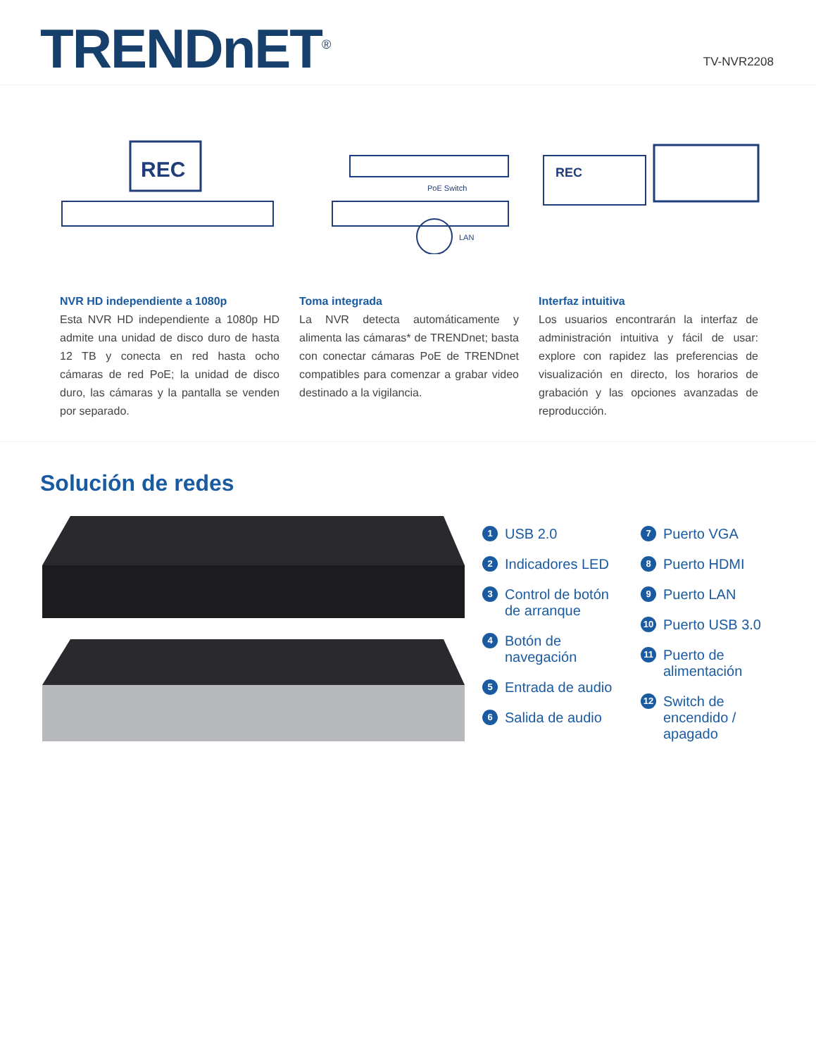TRENDnET<sup>®</sup>
TV-NVR2208
REC
PoE Switch
LAN
REC
NVR HD independiente a 1080p
Esta NVR HD independiente a 1080p HD admite una unidad de disco duro de hasta 12 TB y conecta en red hasta ocho cámaras de red PoE; la unidad de disco duro, las cámaras y la pantalla se venden por separado.
Toma integrada
La NVR detecta automáticamente y alimenta las cámaras* de TRENDnet; basta con conectar cámaras PoE de TRENDnet compatibles para comenzar a grabar video destinado a la vigilancia.
Interfaz intuitiva
Los usuarios encontrarán la interfaz de administración intuitiva y fácil de usar: explore con rapidez las preferencias de visualización en directo, los horarios de grabación y las opciones avanzadas de reproducción.
Solución de redes
1 USB 2.0
2 Indicadores LED
3 Control de botón de arranque
4 Botón de navegación
5 Entrada de audio
6 Salida de audio
7 Puerto VGA
8 Puerto HDMI
9 Puerto LAN
10 Puerto USB 3.0
11 Puerto de alimentación
12 Switch de encendido / apagado